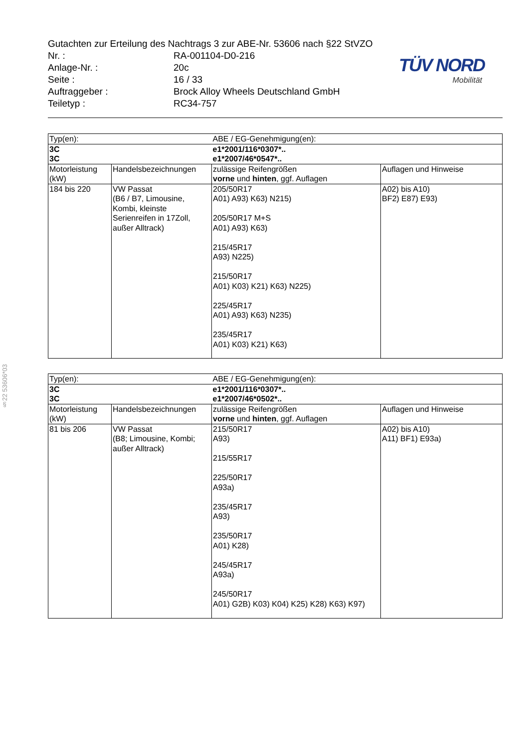§22 53606*03
Gutachten zur Erteilung des Nachtrags 3 zur ABE-Nr. 53606 nach §22 StVZO
| Nr. : | RA-001104-D0-216 |
| Anlage-Nr. : | 20c |
| Seite : | 16 / 33 |
| Auftraggeber : | Brock Alloy Wheels Deutschland GmbH |
| Teiletyp : | RC34-757 |
TÜV NORD
Mobilität
| Typ(en): | | ABE / EG-Genehmigung(en): | |
| 3C 3C | | e1*2001/116*0307*.. e1*2007/46*0547*.. | |
| Motorleistung (kW) | Handelsbezeichnungen | zulässige Reifengrößen vorne und hinten , ggf. Auflagen | Auflagen und Hinweise |
| 184 bis 220 | VW Passat (B6 / B7, Limousine, Kombi, kleinste Serienreifen in 17Zoll, außer Alltrack) | 205/50R17 A01) A93) K63) N215) 205/50R17 M+S A01) A93) K63) 215/45R17 A93) N225) 215/50R17 A01) K03) K21) K63) N225) 225/45R17 A01) A93) K63) N235) 235/45R17 A01) K03) K21) K63) | A02) bis A10) BF2) E87) E93) |
| Typ(en): | | ABE / EG-Genehmigung(en): | |
| 3C 3C | | e1*2001/116*0307*.. e1*2007/46*0502*.. | |
| Motorleistung (kW) | Handelsbezeichnungen | zulässige Reifengrößen vorne und hinten , ggf. Auflagen | Auflagen und Hinweise |
| 81 bis 206 | VW Passat (B8; Limousine, Kombi; außer Alltrack) | 215/50R17 A93) 215/55R17 225/50R17 A93a) 235/45R17 A93) 235/50R17 A01) K28) 245/45R17 A93a) 245/50R17 A01) G2B) K03) K04) K25) K28) K63) K97) | A02) bis A10) A11) BF1) E93a) |